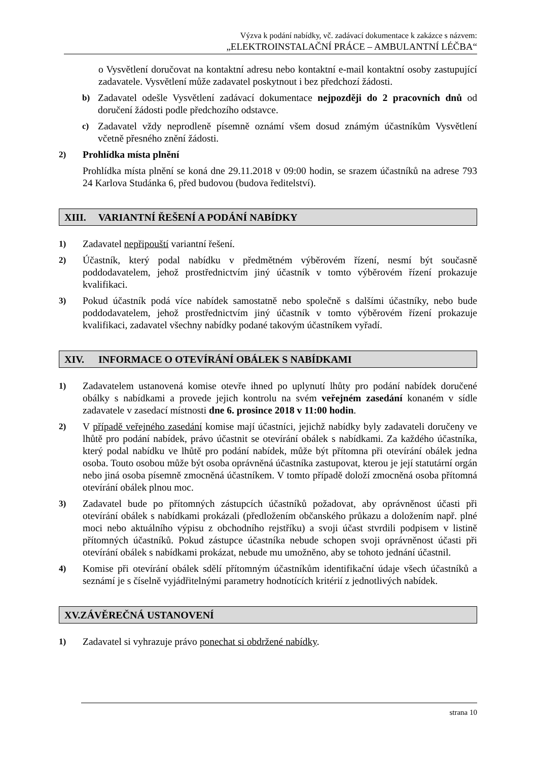Výzva k podání nabídky, vč. zadávací dokumentace k zakázce s názvem:
„ELEKTROINSTALAČNÍ PRÁCE – AMBULANTNÍ LÉČBA“
o Vysvětlení doručovat na kontaktní adresu nebo kontaktní e-mail kontaktní osoby zastupující zadavatele. Vysvětlení může zadavatel poskytnout i bez předchozí žádosti.
b) Zadavatel odešle Vysvětlení zadávací dokumentace nejpozději do 2 pracovních dnů od doručení žádosti podle předchozího odstavce.
c) Zadavatel vždy neprodleně písemně oznámí všem dosud známým účastníkům Vysvětlení včetně přesného znění žádosti.
2) Prohlídka místa plnění
Prohlídka místa plnění se koná dne 29.11.2018 v 09:00 hodin, se srazem účastníků na adrese 793 24 Karlova Studánka 6, před budovou (budova ředitelství).
XIII. VARIANTNÍ ŘEŠENÍ A PODÁNÍ NABÍDKY
1) Zadavatel nepřipouští variantní řešení.
2) Účastník, který podal nabídku v předmětném výběrovém řízení, nesmí být současně poddodavatelem, jehož prostřednictvím jiný účastník v tomto výběrovém řízení prokazuje kvalifikaci.
3) Pokud účastník podá více nabídek samostatně nebo společně s dalšími účastníky, nebo bude poddodavatelem, jehož prostřednictvím jiný účastník v tomto výběrovém řízení prokazuje kvalifikaci, zadavatel všechny nabídky podané takovým účastníkem vyřadí.
XIV. INFORMACE O OTEVÍRÁNÍ OBÁLEK S NABÍDKAMI
1) Zadavatelem ustanovená komise otevře ihned po uplynutí lhůty pro podání nabídek doručené obálky s nabídkami a provede jejich kontrolu na svém veřejném zasedání konaném v sídle zadavatele v zasedací místnosti dne 6. prosince 2018 v 11:00 hodin.
2) V případě veřejného zasedání komise mají účastníci, jejichž nabídky byly zadavateli doručeny ve lhůtě pro podání nabídek, právo účastnit se otevírání obálek s nabídkami. Za každého účastníka, který podal nabídku ve lhůtě pro podání nabídek, může být přítomna při otevírání obálek jedna osoba. Touto osobou může být osoba oprávněná účastníka zastupovat, kterou je její statutární orgán nebo jiná osoba písemně zmocněná účastníkem. V tomto případě doloží zmocněná osoba přítomná otevírání obálek plnou moc.
3) Zadavatel bude po přítomných zástupcích účastníků požadovat, aby oprávněnost účasti při otevírání obálek s nabídkami prokázali (předložením občanského průkazu a doložením např. plné moci nebo aktuálního výpisu z obchodního rejstříku) a svoji účast stvrdili podpisem v listině přítomných účastníků. Pokud zástupce účastníka nebude schopen svoji oprávněnost účasti při otevírání obálek s nabídkami prokázat, nebude mu umožněno, aby se tohoto jednání účastnil.
4) Komise při otevírání obálek sdělí přítomným účastníkům identifikační údaje všech účastníků a seznámí je s číselně vyjádřitelnými parametry hodnotících kritérií z jednotlivých nabídek.
XV. ZÁVĚREČNÁ USTANOVENÍ
1) Zadavatel si vyhrazuje právo ponechat si obdržené nabídky.
strana 10